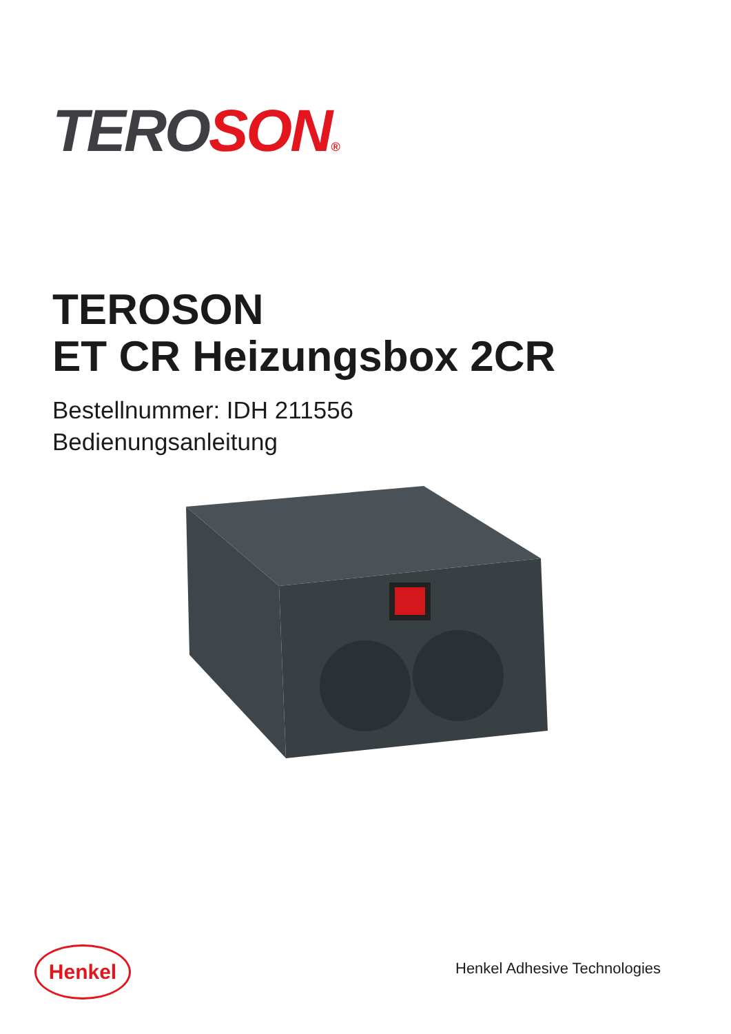TERO SON®
TEROSON
ET CR Heizungsbox 2CR
Bestellnummer: IDH 211556
Bedienungsanleitung
Henkel Henkel Adhesive Technologies